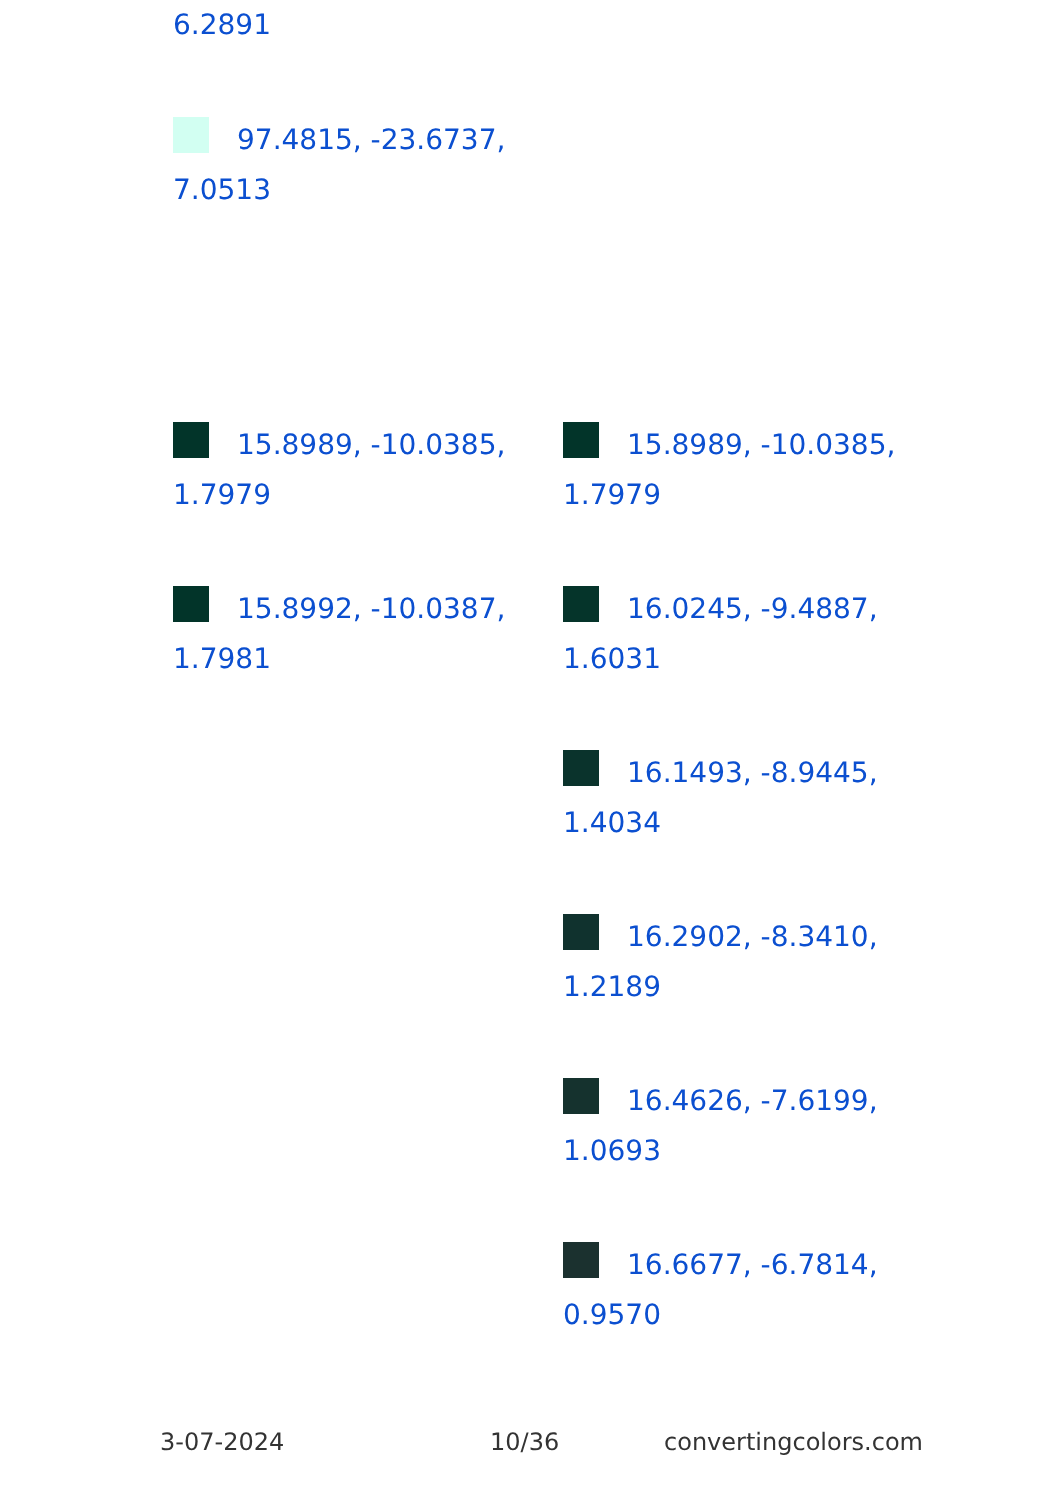6.2891
97.4815, -23.6737, 7.0513
15.8989, -10.0385, 1.7979
15.8989, -10.0385, 1.7979
15.8992, -10.0387, 1.7981
16.0245, -9.4887, 1.6031
16.1493, -8.9445, 1.4034
16.2902, -8.3410, 1.2189
16.4626, -7.6199, 1.0693
16.6677, -6.7814, 0.9570
3-07-2024 10/36 convertingcolors.com